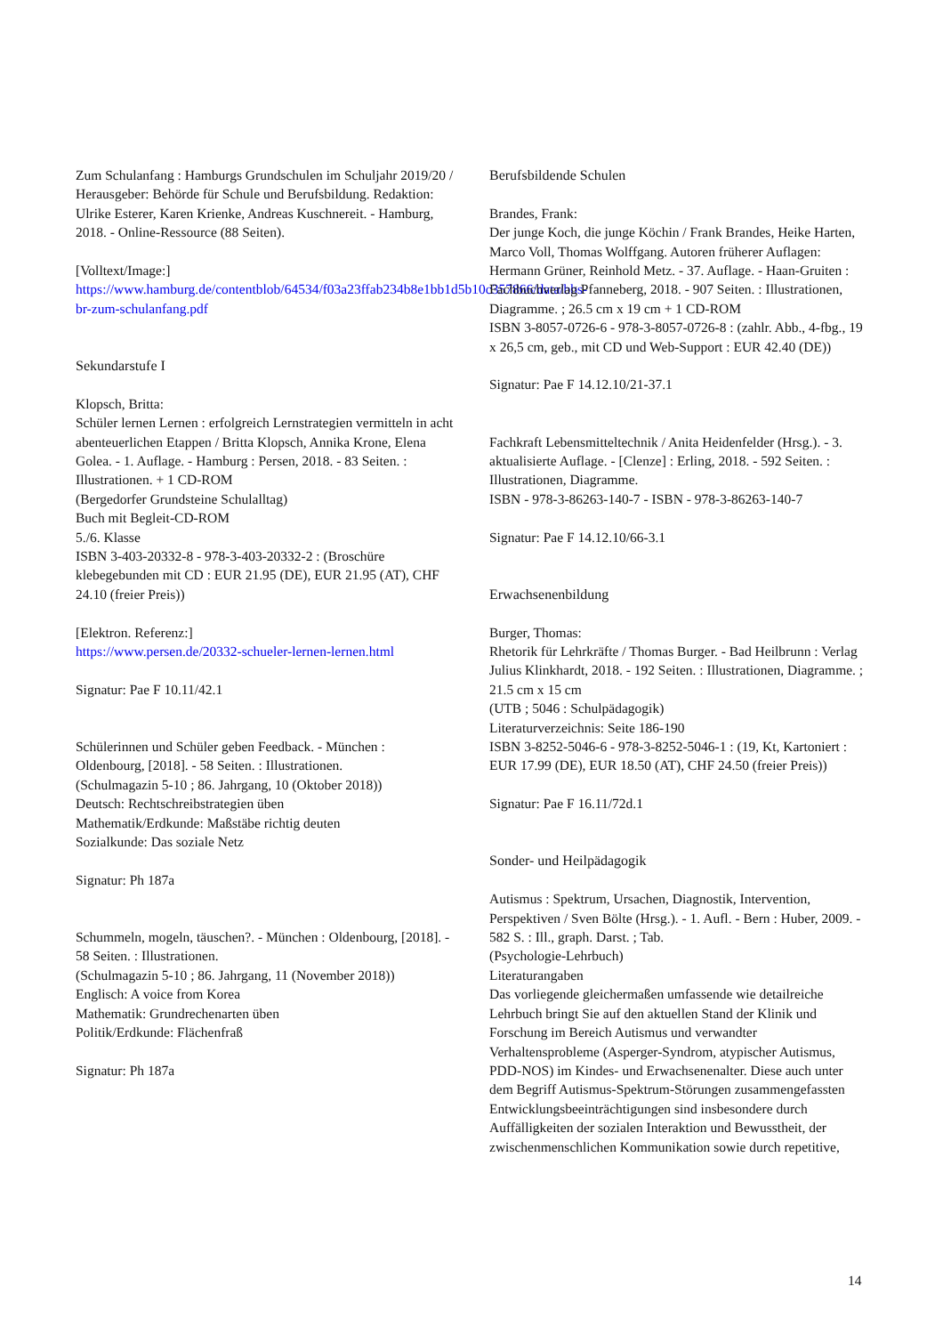Zum Schulanfang : Hamburgs Grundschulen im Schuljahr 2019/20 / Herausgeber: Behörde für Schule und Berufsbildung. Redaktion: Ulrike Esterer, Karen Krienke, Andreas Kuschnereit. - Hamburg, 2018. - Online-Ressource (88 Seiten).
[Volltext/Image:]
https://www.hamburg.de/contentblob/64534/f03a23ffab234b8e1bb1d5b10c357866/data/bbs-br-zum-schulanfang.pdf
Sekundarstufe I
Klopsch, Britta:
Schüler lernen Lernen : erfolgreich Lernstrategien vermitteln in acht abenteuerlichen Etappen / Britta Klopsch, Annika Krone, Elena Golea. - 1. Auflage. - Hamburg : Persen, 2018. - 83 Seiten. : Illustrationen. + 1 CD-ROM
(Bergedorfer Grundsteine Schulalltag)
Buch mit Begleit-CD-ROM
5./6. Klasse
ISBN 3-403-20332-8 - 978-3-403-20332-2 : (Broschüre klebegebunden mit CD : EUR 21.95 (DE), EUR 21.95 (AT), CHF 24.10 (freier Preis))
[Elektron. Referenz:]
https://www.persen.de/20332-schueler-lernen-lernen.html
Signatur: Pae F 10.11/42.1
Schülerinnen und Schüler geben Feedback. - München : Oldenbourg, [2018]. - 58 Seiten. : Illustrationen.
(Schulmagazin 5-10 ; 86. Jahrgang, 10 (Oktober 2018))
Deutsch: Rechtschreibstrategien üben
Mathematik/Erdkunde: Maßstäbe richtig deuten
Sozialkunde: Das soziale Netz
Signatur: Ph 187a
Schummeln, mogeln, täuschen?. - München : Oldenbourg, [2018]. - 58 Seiten. : Illustrationen.
(Schulmagazin 5-10 ; 86. Jahrgang, 11 (November 2018))
Englisch: A voice from Korea
Mathematik: Grundrechenarten üben
Politik/Erdkunde: Flächenfraß
Signatur: Ph 187a
Berufsbildende Schulen
Brandes, Frank:
Der junge Koch, die junge Köchin / Frank Brandes, Heike Harten, Marco Voll, Thomas Wolffgang. Autoren früherer Auflagen: Hermann Grüner, Reinhold Metz. - 37. Auflage. - Haan-Gruiten : Fachbuchverlag Pfanneberg, 2018. - 907 Seiten. : Illustrationen, Diagramme. ; 26.5 cm x 19 cm + 1 CD-ROM
ISBN 3-8057-0726-6 - 978-3-8057-0726-8 : (zahlr. Abb., 4-fbg., 19 x 26,5 cm, geb., mit CD und Web-Support : EUR 42.40 (DE))
Signatur: Pae F 14.12.10/21-37.1
Fachkraft Lebensmitteltechnik / Anita Heidenfelder (Hrsg.). - 3. aktualisierte Auflage. - [Clenze] : Erling, 2018. - 592 Seiten. : Illustrationen, Diagramme.
ISBN - 978-3-86263-140-7 - ISBN - 978-3-86263-140-7
Signatur: Pae F 14.12.10/66-3.1
Erwachsenenbildung
Burger, Thomas:
Rhetorik für Lehrkräfte / Thomas Burger. - Bad Heilbrunn : Verlag Julius Klinkhardt, 2018. - 192 Seiten. : Illustrationen, Diagramme. ; 21.5 cm x 15 cm
(UTB ; 5046 : Schulpädagogik)
Literaturverzeichnis: Seite 186-190
ISBN 3-8252-5046-6 - 978-3-8252-5046-1 : (19, Kt, Kartoniert : EUR 17.99 (DE), EUR 18.50 (AT), CHF 24.50 (freier Preis))
Signatur: Pae F 16.11/72d.1
Sonder- und Heilpädagogik
Autismus : Spektrum, Ursachen, Diagnostik, Intervention, Perspektiven / Sven Bölte (Hrsg.). - 1. Aufl. - Bern : Huber, 2009. - 582 S. : Ill., graph. Darst. ; Tab.
(Psychologie-Lehrbuch)
Literaturangaben
Das vorliegende gleichermaßen umfassende wie detailreiche Lehrbuch bringt Sie auf den aktuellen Stand der Klinik und Forschung im Bereich Autismus und verwandter Verhaltensprobleme (Asperger-Syndrom, atypischer Autismus, PDD-NOS) im Kindes- und Erwachsenenalter. Diese auch unter dem Begriff Autismus-Spektrum-Störungen zusammengefassten Entwicklungsbeeinträchtigungen sind insbesondere durch Auffälligkeiten der sozialen Interaktion und Bewusstheit, der zwischenmenschlichen Kommunikation sowie durch repetitive,
14